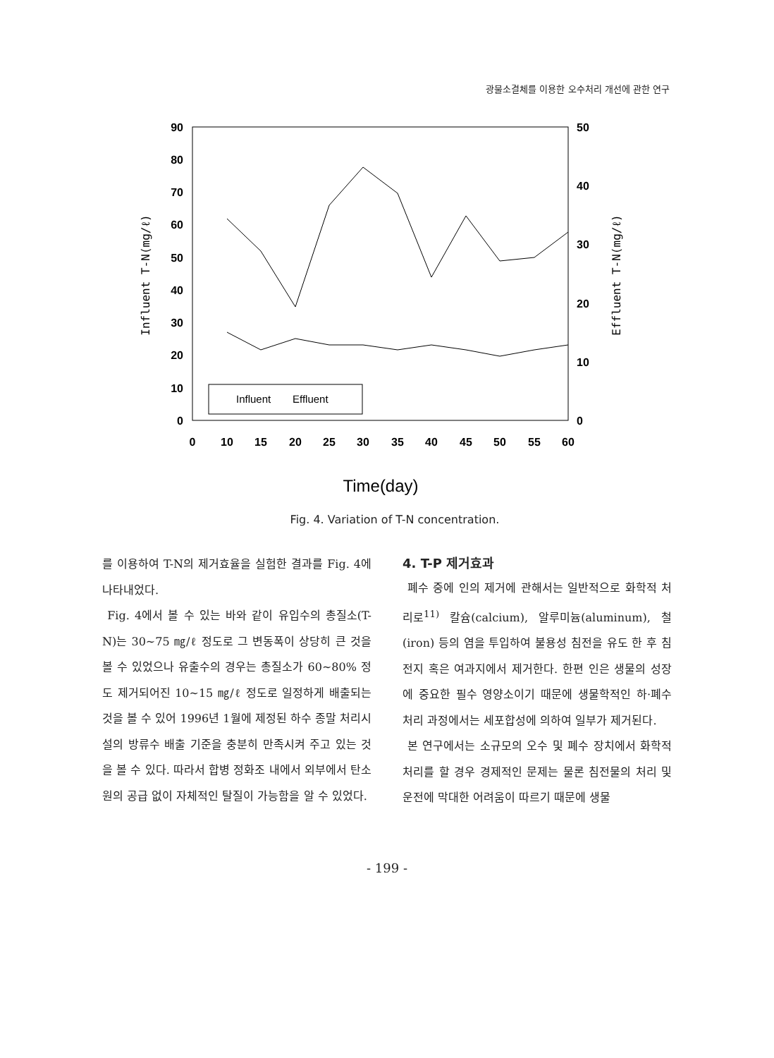광물소결체를 이용한 오수처리 개선에 관한 연구
90
80
70
60
50
40
30
20
10
0
50
40
30
20
10
0
0
10
15
20
25
30
35
40
45
50
55
60
Influent T-N(mg/ℓ)
Effluent T-N(mg/ℓ)
Influent
Effluent
Time(day)
Fig. 4. Variation of T-N concentration.
를 이용하여 T-N의 제거효율을 실험한 결과를 Fig. 4에 나타내었다.
Fig. 4에서 볼 수 있는 바와 같이 유입수의 총질소(T-N)는 30~75 ㎎/ℓ 정도로 그 변동폭이 상당히 큰 것을 볼 수 있었으나 유출수의 경우는 총질소가 60~80% 정도 제거되어진 10~15 ㎎/ℓ 정도로 일정하게 배출되는 것을 볼 수 있어 1996년 1월에 제정된 하수 종말 처리시설의 방류수 배출 기준을 충분히 만족시켜 주고 있는 것을 볼 수 있다. 따라서 합병 정화조 내에서 외부에서 탄소원의 공급 없이 자체적인 탈질이 가능함을 알 수 있었다.
4. T-P 제거효과
폐수 중에 인의 제거에 관해서는 일반적으로 화학적 처리로<sup>11)</sup> 칼슘(calcium), 알루미늄(aluminum), 철(iron) 등의 염을 투입하여 불용성 침전을 유도 한 후 침전지 혹은 여과지에서 제거한다. 한편 인은 생물의 성장에 중요한 필수 영양소이기 때문에 생물학적인 하·폐수 처리 과정에서는 세포합성에 의하여 일부가 제거된다.
본 연구에서는 소규모의 오수 및 폐수 장치에서 화학적 처리를 할 경우 경제적인 문제는 물론 침전물의 처리 및 운전에 막대한 어려움이 따르기 때문에 생물
- 199 -